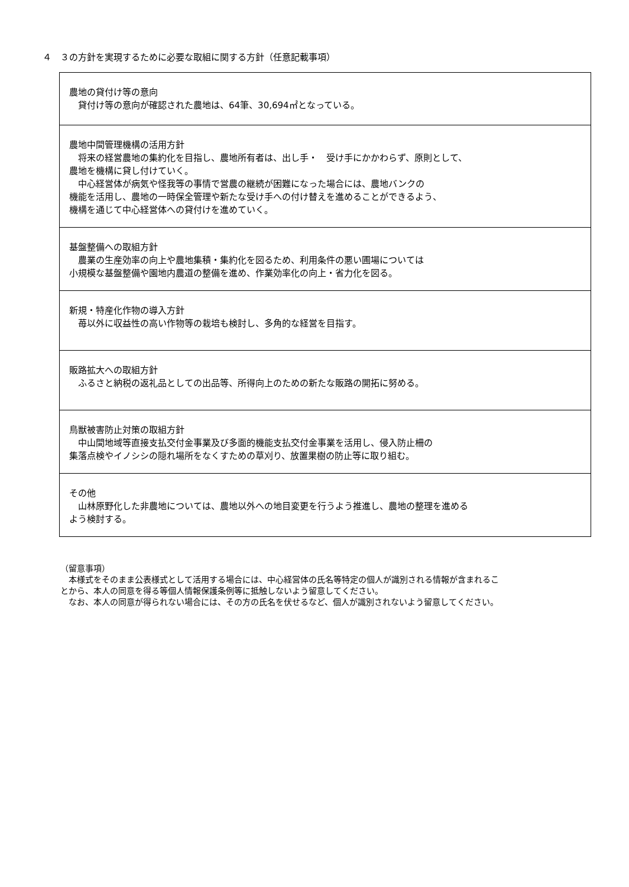４　３の方針を実現するために必要な取組に関する方針（任意記載事項）
| 農地の貸付け等の意向 貸付け等の意向が確認された農地は、64筆、30,694㎡となっている。 |
| 農地中間管理機構の活用方針 将来の経営農地の集約化を目指し、農地所有者は、出し手・ 受け手にかかわらず、原則として、 農地を機構に貸し付けていく。 中心経営体が病気や怪我等の事情で営農の継続が困難になった場合には、農地バンクの 機能を活用し、農地の一時保全管理や新たな受け手への付け替えを進めることができるよう、 機構を通じて中心経営体への貸付けを進めていく。 |
| 基盤整備への取組方針 農業の生産効率の向上や農地集積・集約化を図るため、利用条件の悪い圃場については 小規模な基盤整備や園地内農道の整備を進め、作業効率化の向上・省力化を図る。 |
| 新規・特産化作物の導入方針 苺以外に収益性の高い作物等の栽培も検討し、多角的な経営を目指す。 |
| 販路拡大への取組方針 ふるさと納税の返礼品としての出品等、所得向上のための新たな販路の開拓に努める。 |
| 鳥獣被害防止対策の取組方針 中山間地域等直接支払交付金事業及び多面的機能支払交付金事業を活用し、侵入防止柵の 集落点検やイノシシの隠れ場所をなくすための草刈り、放置果樹の防止等に取り組む。 |
| その他 山林原野化した非農地については、農地以外への地目変更を行うよう推進し、農地の整理を進める よう検討する。 |
（留意事項）
　本様式をそのまま公表様式として活用する場合には、中心経営体の氏名等特定の個人が識別される情報が含まれるこ
とから、本人の同意を得る等個人情報保護条例等に抵触しないよう留意してください。
　なお、本人の同意が得られない場合には、その方の氏名を伏せるなど、個人が識別されないよう留意してください。